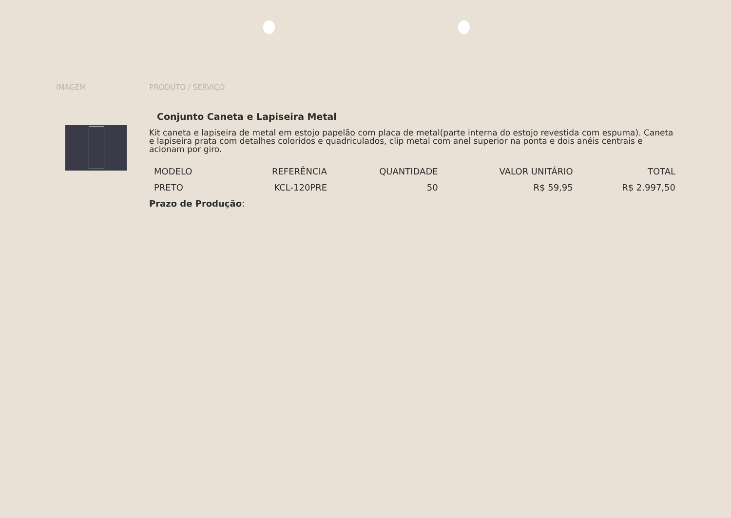IMAGEM PRODUTO / SERVIÇO
Conjunto Caneta e Lapiseira Metal
Kit caneta e lapiseira de metal em estojo papelão com placa de metal(parte interna do estojo revestida com espuma). Caneta e lapiseira prata com detalhes coloridos e quadriculados, clip metal com anel superior na ponta e dois anéis centrais e acionam por giro.
| MODELO | REFERÊNCIA | QUANTIDADE | VALOR UNITÁRIO | TOTAL |
| --- | --- | --- | --- | --- |
| PRETO | KCL-120PRE | 50 | R$ 59,95 | R$ 2.997,50 |
Prazo de Produção: